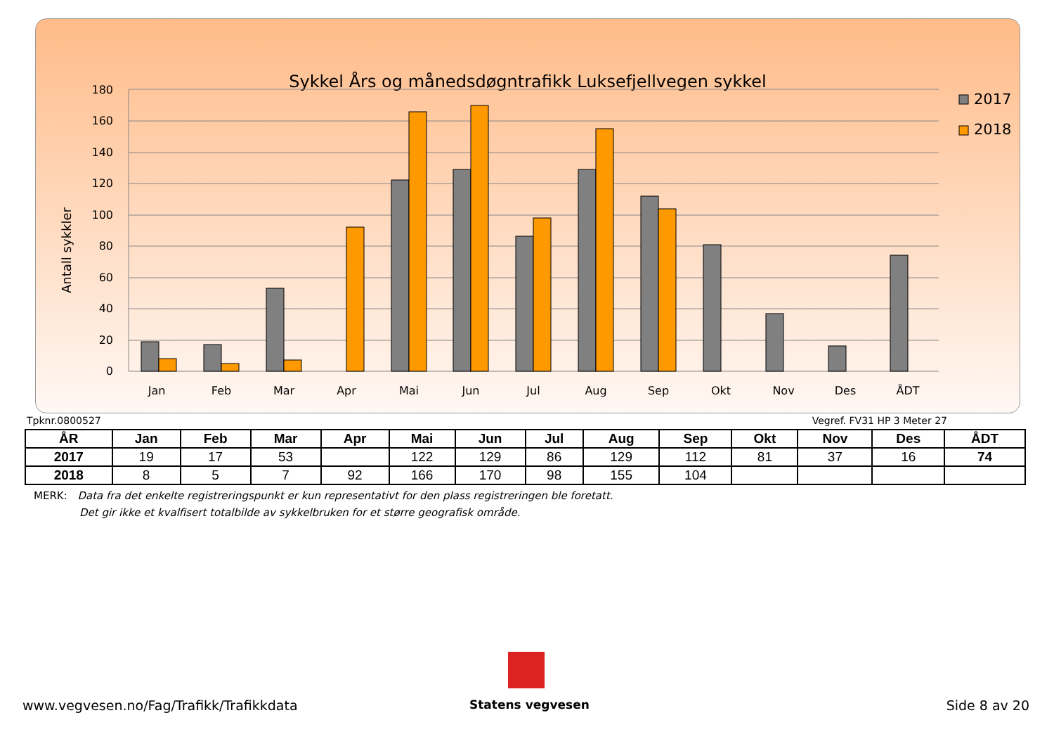Sykkel Års og månedsdøgntrafikk Luksefjellvegen sykkel
Antall sykkler
180
160
140
120
100
80
60
40
20
0
Jan
Feb
Mar
Apr
Mai
Jun
Jul
Aug
Sep
Okt
Nov
Des
ÅDT
2017
2018
Tpknr.0800527 Vegref. FV31 HP 3 Meter 27
| ÅR | Jan | Feb | Mar | Apr | Mai | Jun | Jul | Aug | Sep | Okt | Nov | Des | ÅDT |
| --- | --- | --- | --- | --- | --- | --- | --- | --- | --- | --- | --- | --- | --- |
| 2017 | 19 | 17 | 53 | | 122 | 129 | 86 | 129 | 112 | 81 | 37 | 16 | 74 |
| 2018 | 8 | 5 | 7 | 92 | 166 | 170 | 98 | 155 | 104 | | | | |
MERK: Data fra det enkelte registreringspunkt er kun representativt for den plass registreringen ble foretatt.
Det gir ikke et kvalfisert totalbilde av sykkelbruken for et større geografisk område.
www.vegvesen.no/Fag/Trafikk/Trafikkdata
Statens vegvesen Side 8 av 20